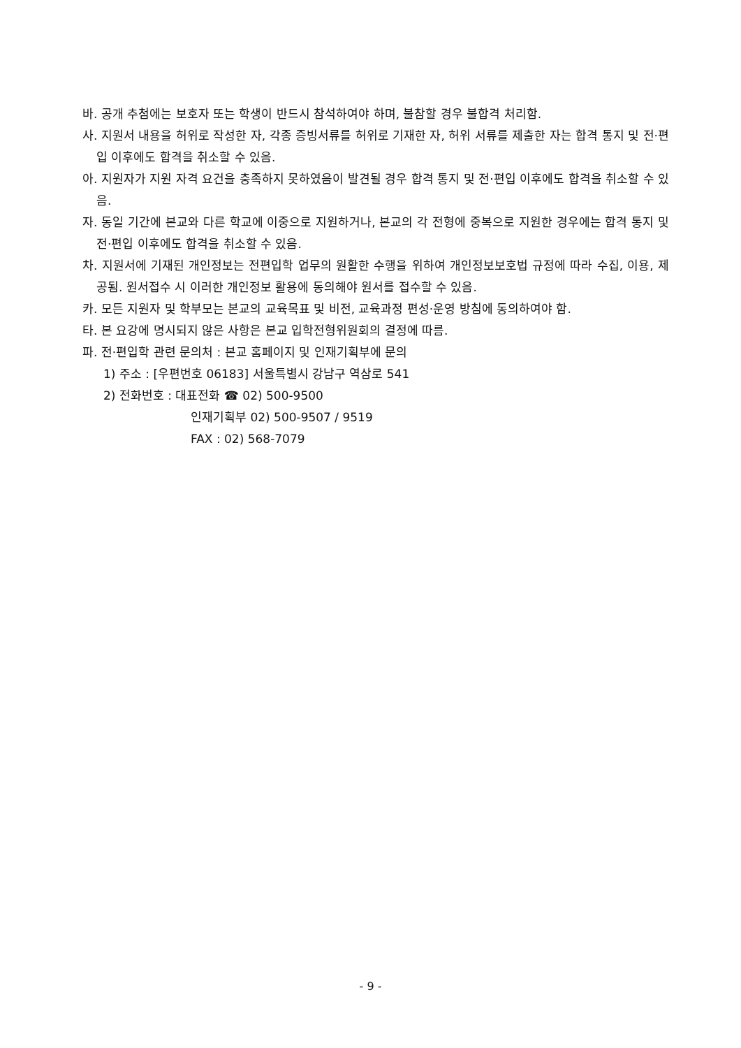바. 공개 추첨에는 보호자 또는 학생이 반드시 참석하여야 하며, 불참할 경우 불합격 처리함.
사. 지원서 내용을 허위로 작성한 자, 각종 증빙서류를 허위로 기재한 자, 허위 서류를 제출한 자는 합격 통지 및 전·편입 이후에도 합격을 취소할 수 있음.
아. 지원자가 지원 자격 요건을 충족하지 못하였음이 발견될 경우 합격 통지 및 전·편입 이후에도 합격을 취소할 수 있음.
자. 동일 기간에 본교와 다른 학교에 이중으로 지원하거나, 본교의 각 전형에 중복으로 지원한 경우에는 합격 통지 및 전·편입 이후에도 합격을 취소할 수 있음.
차. 지원서에 기재된 개인정보는 전편입학 업무의 원활한 수행을 위하여 개인정보보호법 규정에 따라 수집, 이용, 제공됨. 원서접수 시 이러한 개인정보 활용에 동의해야 원서를 접수할 수 있음.
카. 모든 지원자 및 학부모는 본교의 교육목표 및 비전, 교육과정 편성·운영 방침에 동의하여야 함.
타. 본 요강에 명시되지 않은 사항은 본교 입학전형위원회의 결정에 따름.
파. 전·편입학 관련 문의처 : 본교 홈페이지 및 인재기획부에 문의
1) 주소 : [우편번호 06183] 서울특별시 강남구 역삼로 541
2) 전화번호 : 대표전화 ☎ 02) 500-9500
인재기획부 02) 500-9507 / 9519
FAX : 02) 568-7079
- 9 -